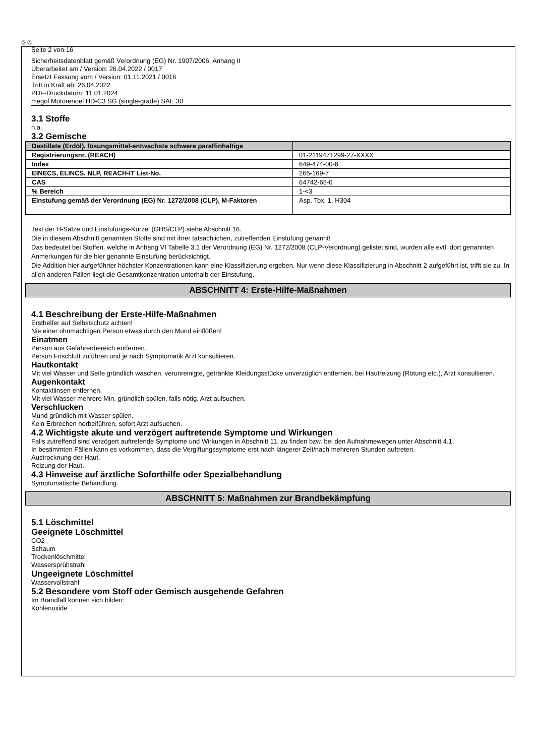Ⓓ Ⓐ
Seite 2 von 16
Sicherheitsdatenblatt gemäß Verordnung (EG) Nr. 1907/2006, Anhang II
Überarbeitet am / Version: 26.04.2022 / 0017
Ersetzt Fassung vom / Version: 01.11.2021 / 0016
Tritt in Kraft ab: 26.04.2022
PDF-Druckdatum: 11.01.2024
megol Motorenoel HD-C3 SG (single-grade) SAE 30
3.1 Stoffe
n.a.
3.2 Gemische
| Destillate (Erdöl), lösungsmittel-entwachste schwere paraffinhaltige | |
| Registrierungsnr. (REACH) | 01-2119471299-27-XXXX |
| Index | 649-474-00-6 |
| EINECS, ELINCS, NLP, REACH-IT List-No. | 265-169-7 |
| CAS | 64742-65-0 |
| % Bereich | 1-<3 |
| Einstufung gemäß der Verordnung (EG) Nr. 1272/2008 (CLP), M-Faktoren | Asp. Tox. 1, H304 |
Text der H-Sätze und Einstufungs-Kürzel (GHS/CLP) siehe Abschnitt 16.
Die in diesem Abschnitt genannten Stoffe sind mit ihrer tatsächlichen, zutreffenden Einstufung genannt!
Das bedeutet bei Stoffen, welche in Anhang VI Tabelle 3.1 der Verordnung (EG) Nr. 1272/2008 (CLP-Verordnung) gelistet sind, wurden alle evtl. dort genannten Anmerkungen für die hier genannte Einstufung berücksichtigt.
Die Addition hier aufgeführter höchster Konzentrationen kann eine Klassifizierung ergeben. Nur wenn diese Klassifizierung in Abschnitt 2 aufgeführt ist, trifft sie zu. In allen anderen Fällen liegt die Gesamtkonzentration unterhalb der Einstufung.
ABSCHNITT 4: Erste-Hilfe-Maßnahmen
4.1 Beschreibung der Erste-Hilfe-Maßnahmen
Ersthelfer auf Selbstschutz achten!
Nie einer ohnmächtigen Person etwas durch den Mund einflößen!
Einatmen
Person aus Gefahrenbereich entfernen.
Person Frischluft zuführen und je nach Symptomatik Arzt konsultieren.
Hautkontakt
Mit viel Wasser und Seife gründlich waschen, verunreinigte, getränkte Kleidungsstücke unverzüglich entfernen, bei Hautreizung (Rötung etc.), Arzt konsultieren.
Augenkontakt
Kontaktlinsen entfernen.
Mit viel Wasser mehrere Min. gründlich spülen, falls nötig, Arzt aufsuchen.
Verschlucken
Mund gründlich mit Wasser spülen.
Kein Erbrechen herbeiführen, sofort Arzt aufsuchen.
4.2 Wichtigste akute und verzögert auftretende Symptome und Wirkungen
Falls zutreffend sind verzögert auftretende Symptome und Wirkungen in Abschnitt 11. zu finden bzw. bei den Aufnahmewegen unter Abschnitt 4.1.
In bestimmten Fällen kann es vorkommen, dass die Vergiftungssymptome erst nach längerer Zeit/nach mehreren Stunden auftreten.
Austrocknung der Haut.
Reizung der Haut.
4.3 Hinweise auf ärztliche Soforthilfe oder Spezialbehandlung
Symptomatische Behandlung.
ABSCHNITT 5: Maßnahmen zur Brandbekämpfung
5.1 Löschmittel
Geeignete Löschmittel
CO2
Schaum
Trockenlöschmittel
Wassersprühstrahl
Ungeeignete Löschmittel
Wasservollstrahl
5.2 Besondere vom Stoff oder Gemisch ausgehende Gefahren
Im Brandfall können sich bilden:
Kohlenoxide